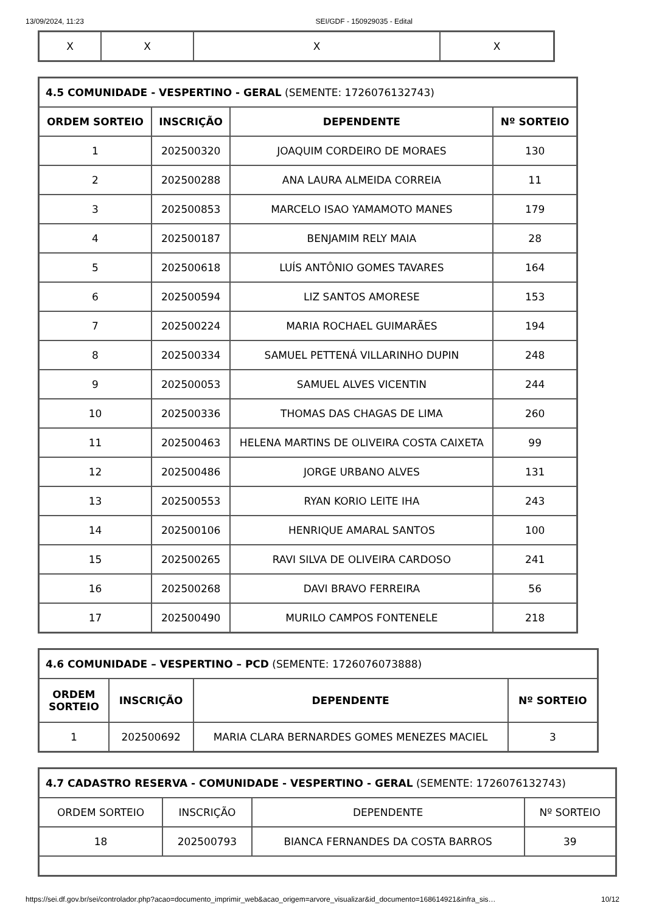13/09/2024, 11:23 SEI/GDF - 150929035 - Edital
| X | X | X | X |
| 4.5 COMUNIDADE - VESPERTINO - GERAL (SEMENTE: 1726076132743) | | | |
| --- | --- | --- | --- |
| ORDEM SORTEIO | INSCRIÇÃO | DEPENDENTE | Nº SORTEIO |
| 1 | 202500320 | JOAQUIM CORDEIRO DE MORAES | 130 |
| 2 | 202500288 | ANA LAURA ALMEIDA CORREIA | 11 |
| 3 | 202500853 | MARCELO ISAO YAMAMOTO MANES | 179 |
| 4 | 202500187 | BENJAMIM RELY MAIA | 28 |
| 5 | 202500618 | LUÍS ANTÔNIO GOMES TAVARES | 164 |
| 6 | 202500594 | LIZ SANTOS AMORESE | 153 |
| 7 | 202500224 | MARIA ROCHAEL GUIMARÃES | 194 |
| 8 | 202500334 | SAMUEL PETTENÁ VILLARINHO DUPIN | 248 |
| 9 | 202500053 | SAMUEL ALVES VICENTIN | 244 |
| 10 | 202500336 | THOMAS DAS CHAGAS DE LIMA | 260 |
| 11 | 202500463 | HELENA MARTINS DE OLIVEIRA COSTA CAIXETA | 99 |
| 12 | 202500486 | JORGE URBANO ALVES | 131 |
| 13 | 202500553 | RYAN KORIO LEITE IHA | 243 |
| 14 | 202500106 | HENRIQUE AMARAL SANTOS | 100 |
| 15 | 202500265 | RAVI SILVA DE OLIVEIRA CARDOSO | 241 |
| 16 | 202500268 | DAVI BRAVO FERREIRA | 56 |
| 17 | 202500490 | MURILO CAMPOS FONTENELE | 218 |
| 4.6 COMUNIDADE – VESPERTINO – PCD (SEMENTE: 1726076073888) | | | |
| --- | --- | --- | --- |
| ORDEM SORTEIO | INSCRIÇÃO | DEPENDENTE | Nº SORTEIO |
| 1 | 202500692 | MARIA CLARA BERNARDES GOMES MENEZES MACIEL | 3 |
| 4.7 CADASTRO RESERVA - COMUNIDADE - VESPERTINO - GERAL (SEMENTE: 1726076132743) | | | |
| --- | --- | --- | --- |
| ORDEM SORTEIO | INSCRIÇÃO | DEPENDENTE | Nº SORTEIO |
| 18 | 202500793 | BIANCA FERNANDES DA COSTA BARROS | 39 |
https://sei.df.gov.br/sei/controlador.php?acao=documento_imprimir_web&acao_origem=arvore_visualizar&id_documento=168614921&infra_sis… 10/12